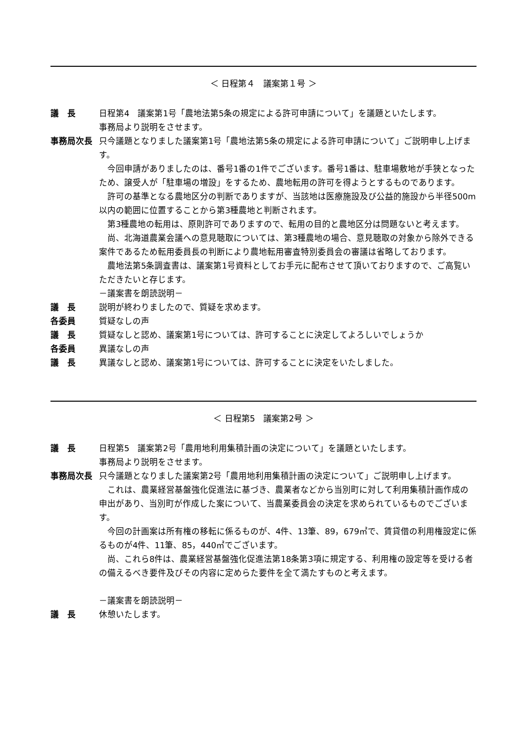＜ 日程第４　議案第１号 ＞
議　長 日程第4　議案第1号「農地法第5条の規定による許可申請について」を議題といたします。
事務局より説明をさせます。
事務局次長 只今議題となりました議案第1号「農地法第5条の規定による許可申請について」ご説明申し上げます。
　今回申請がありましたのは、番号1番の1件でございます。番号1番は、駐車場敷地が手狭となったため、譲受人が「駐車場の増設」をするため、農地転用の許可を得ようとするものであります。
　許可の基準となる農地区分の判断でありますが、当該地は医療施設及び公益的施設から半径500m以内の範囲に位置することから第3種農地と判断されます。
　第3種農地の転用は、原則許可でありますので、転用の目的と農地区分は問題ないと考えます。
　尚、北海道農業会議への意見聴取については、第3種農地の場合、意見聴取の対象から除外できる案件であるため転用委員長の判断により農地転用審査特別委員会の審議は省略しております。
　農地法第5条調査書は、議案第1号資料としてお手元に配布させて頂いておりますので、ご高覧いただきたいと存じます。
－議案書を朗読説明－
議　長 説明が終わりましたので、質疑を求めます。
各委員 質疑なしの声
議　長 質疑なしと認め、議案第1号については、許可することに決定してよろしいでしょうか
各委員 異議なしの声
議　長 異議なしと認め、議案第1号については、許可することに決定をいたしました。
＜ 日程第5　議案第2号 ＞
議　長 日程第5　議案第2号「農用地利用集積計画の決定について」を議題といたします。
事務局より説明をさせます。
事務局次長 只今議題となりました議案第2号「農用地利用集積計画の決定について」ご説明申し上げます。
　これは、農業経営基盤強化促進法に基づき、農業者などから当別町に対して利用集積計画作成の申出があり、当別町が作成した案について、当農業委員会の決定を求められているものでございます。
　今回の計画案は所有権の移転に係るものが、4件、13筆、89，679㎡で、賃貸借の利用権設定に係るものが4件、11筆、85，440㎡でございます。
　尚、これら8件は、農業経営基盤強化促進法第18条第3項に規定する、利用権の設定等を受ける者の備えるべき要件及びその内容に定めらた要件を全て満たすものと考えます。
－議案書を朗読説明－
議　長 休憩いたします。